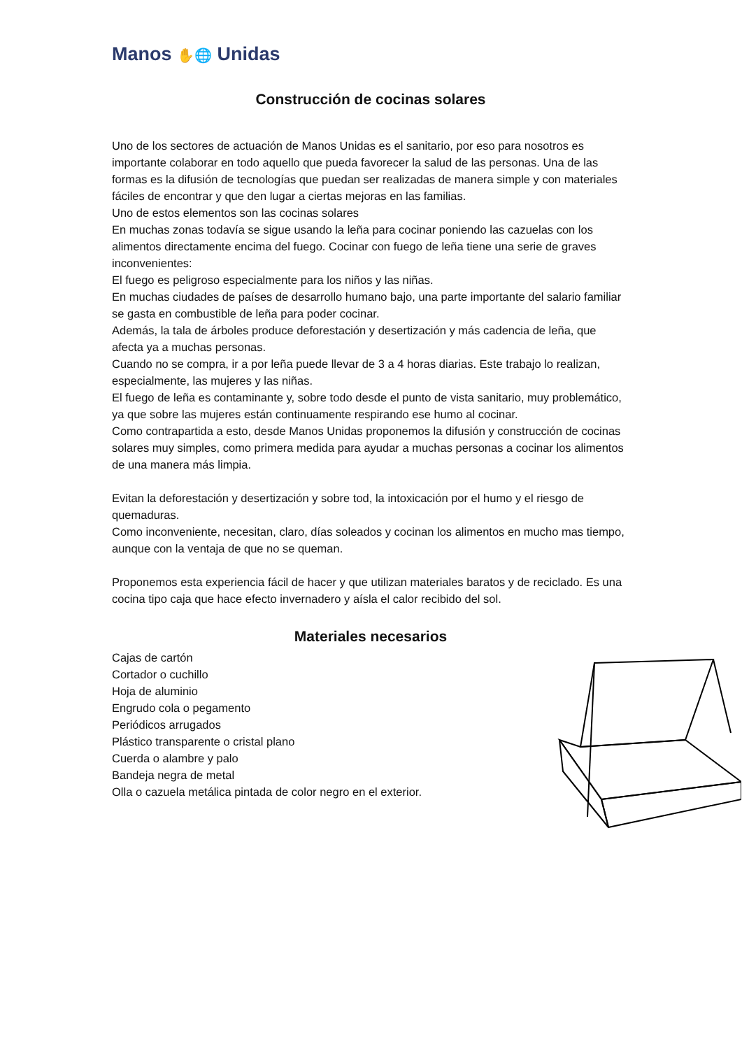Manos ✋🌐 Unidas
Construcción de cocinas solares
Uno de los sectores de actuación de Manos Unidas es el sanitario, por eso para nosotros es importante colaborar en todo aquello que pueda favorecer la salud de las personas. Una de las formas es la difusión de tecnologías que puedan ser realizadas de manera simple y con materiales fáciles de encontrar y que den lugar a ciertas mejoras en las familias.
Uno de estos elementos son las cocinas solares
En muchas zonas todavía se sigue usando la leña para cocinar poniendo las cazuelas con los alimentos directamente encima del fuego. Cocinar con fuego de leña tiene una serie de graves inconvenientes:
El fuego es peligroso especialmente para los niños y las niñas.
En muchas ciudades de países de desarrollo humano bajo, una parte importante del salario familiar se gasta en combustible de leña para poder cocinar.
Además, la tala de árboles produce deforestación y desertización y más cadencia de leña, que afecta ya a muchas personas.
Cuando no se compra, ir a por leña puede llevar de 3 a 4 horas diarias. Este trabajo lo realizan, especialmente, las mujeres y las niñas.
El fuego de leña es contaminante y, sobre todo desde el punto de vista sanitario, muy problemático, ya que sobre las mujeres están continuamente respirando ese humo al cocinar.
Como contrapartida a esto, desde Manos Unidas proponemos la difusión y construcción de cocinas solares muy simples, como primera medida para ayudar a muchas personas a cocinar los alimentos de una manera más limpia.
Evitan la deforestación y desertización y sobre tod, la intoxicación por el humo y el riesgo de quemaduras.
Como inconveniente, necesitan, claro, días soleados y cocinan los alimentos en mucho mas tiempo, aunque con la ventaja de que no se queman.
Proponemos esta experiencia fácil de hacer y que utilizan materiales baratos y de reciclado. Es una cocina tipo caja que hace efecto invernadero y aísla el calor recibido del sol.
Materiales necesarios
Cajas de cartón
Cortador o cuchillo
Hoja de aluminio
Engrudo cola o pegamento
Periódicos arrugados
Plástico transparente o cristal plano
Cuerda o alambre y palo
Bandeja negra de metal
Olla o cazuela metálica pintada de color negro en el exterior.